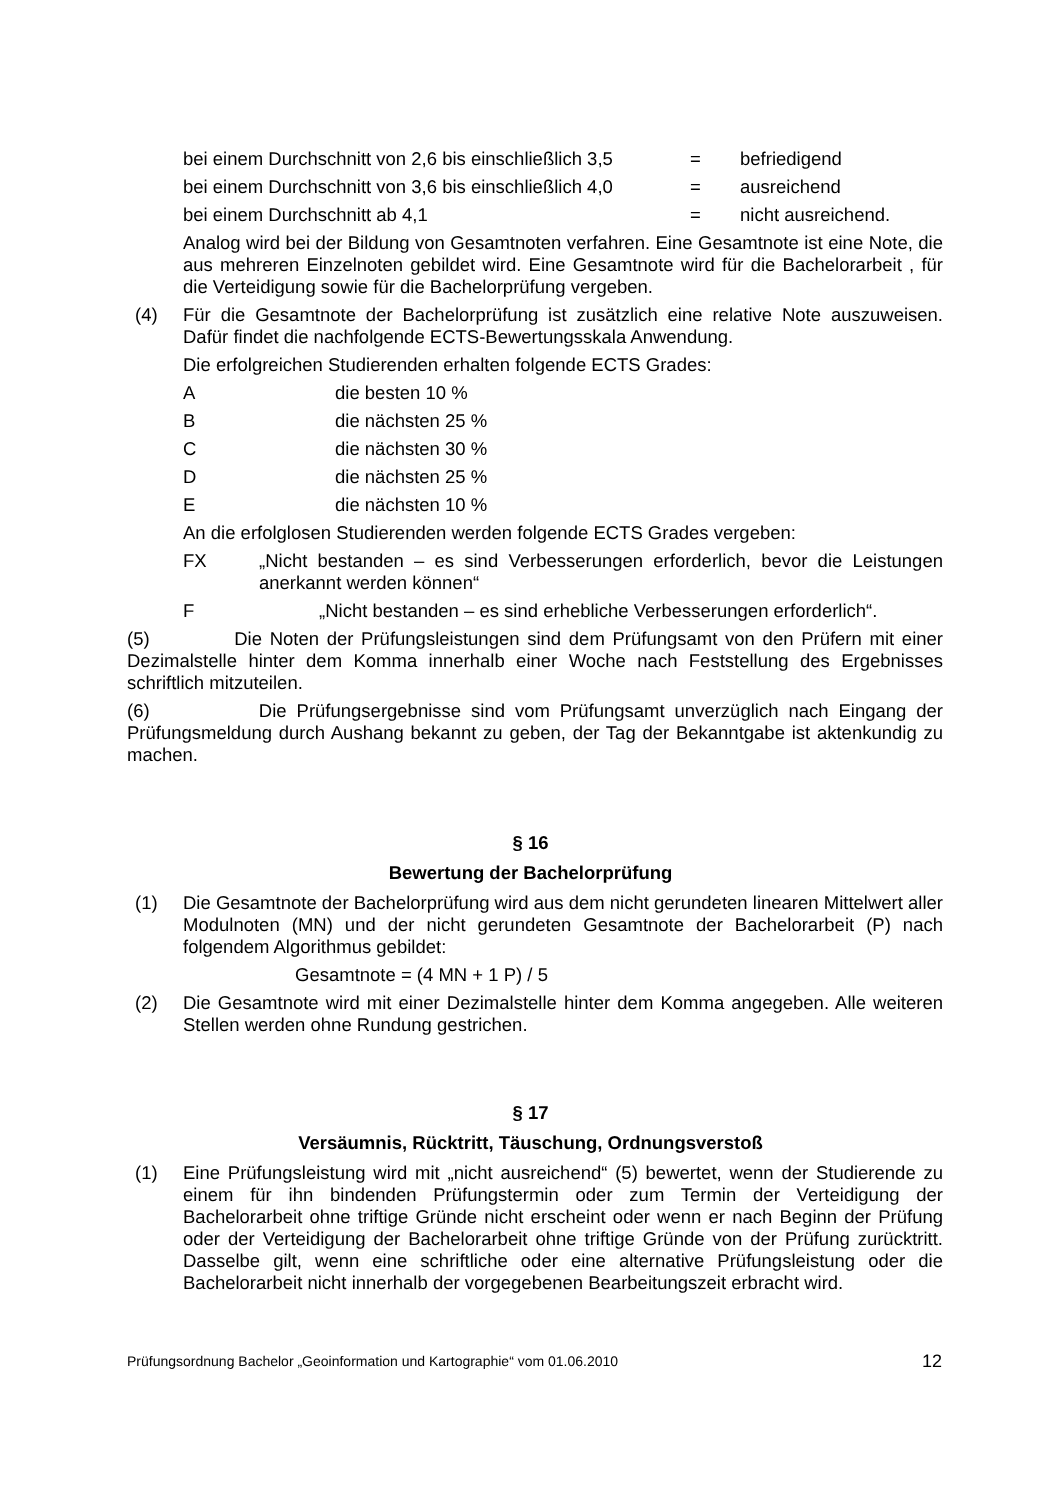bei einem Durchschnitt von 2,6 bis einschließlich 3,5 = befriedigend
bei einem Durchschnitt von 3,6 bis einschließlich 4,0 = ausreichend
bei einem Durchschnitt ab 4,1 = nicht ausreichend.
Analog wird bei der Bildung von Gesamtnoten verfahren. Eine Gesamtnote ist eine Note, die aus mehreren Einzelnoten gebildet wird. Eine Gesamtnote wird für die Bachelorarbeit , für die Verteidigung sowie für die Bachelorprüfung vergeben.
(4) Für die Gesamtnote der Bachelorprüfung ist zusätzlich eine relative Note auszuweisen. Dafür findet die nachfolgende ECTS-Bewertungsskala Anwendung.
Die erfolgreichen Studierenden erhalten folgende ECTS Grades:
Adie besten 10 %
Bdie nächsten 25 %
Cdie nächsten 30 %
Ddie nächsten 25 %
Edie nächsten 10 %
An die erfolglosen Studierenden werden folgende ECTS Grades vergeben:
FX „Nicht bestanden – es sind Verbesserungen erforderlich, bevor die Leistungen anerkannt werden können“
F „Nicht bestanden – es sind erhebliche Verbesserungen erforderlich“.
(5) Die Noten der Prüfungsleistungen sind dem Prüfungsamt von den Prüfern mit einer Dezimalstelle hinter dem Komma innerhalb einer Woche nach Feststellung des Ergebnisses schriftlich mitzuteilen.
(6) Die Prüfungsergebnisse sind vom Prüfungsamt unverzüglich nach Eingang der Prüfungsmeldung durch Aushang bekannt zu geben, der Tag der Bekanntgabe ist aktenkundig zu machen.
§ 16
Bewertung der Bachelorprüfung
(1) Die Gesamtnote der Bachelorprüfung wird aus dem nicht gerundeten linearen Mittelwert aller Modulnoten (MN) und der nicht gerundeten Gesamtnote der Bachelorarbeit (P) nach folgendem Algorithmus gebildet:
Gesamtnote = (4 MN + 1 P) / 5
(2) Die Gesamtnote wird mit einer Dezimalstelle hinter dem Komma angegeben. Alle weiteren Stellen werden ohne Rundung gestrichen.
§ 17
Versäumnis, Rücktritt, Täuschung, Ordnungsverstoß
(1) Eine Prüfungsleistung wird mit „nicht ausreichend“ (5) bewertet, wenn der Studierende zu einem für ihn bindenden Prüfungstermin oder zum Termin der Verteidigung der Bachelorarbeit ohne triftige Gründe nicht erscheint oder wenn er nach Beginn der Prüfung oder der Verteidigung der Bachelorarbeit ohne triftige Gründe von der Prüfung zurücktritt. Dasselbe gilt, wenn eine schriftliche oder eine alternative Prüfungsleistung oder die Bachelorarbeit nicht innerhalb der vorgegebenen Bearbeitungszeit erbracht wird.
Prüfungsordnung Bachelor „Geoinformation und Kartographie“ vom 01.06.2010 12